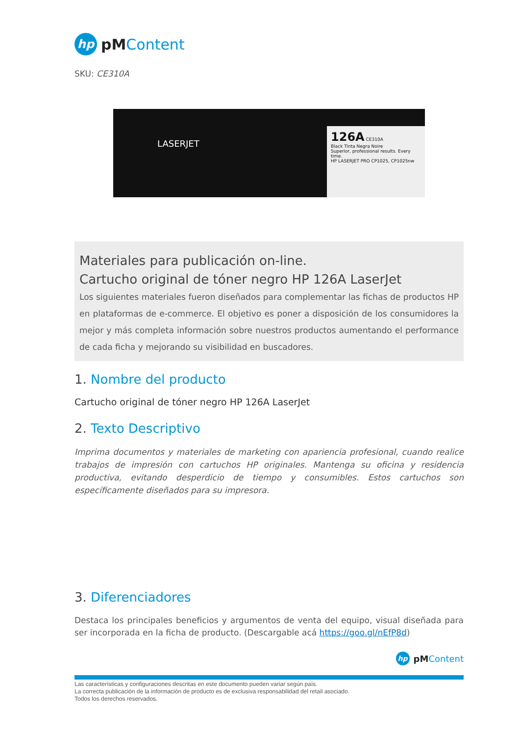hp
pMContent
SKU: CE310A
LASERJET
126A CE310A
Black Tinta Negra Noire
Superior, professional results. Every time.
HP LASERJET PRO CP1025, CP1025nw
Materiales para publicación on-line.
Cartucho original de tóner negro HP 126A LaserJet
Los siguientes materiales fueron diseñados para complementar las fichas de productos HP en plataformas de e-commerce. El objetivo es poner a disposición de los consumidores la mejor y más completa información sobre nuestros productos aumentando el performance de cada ficha y mejorando su visibilidad en buscadores.
1. Nombre del producto
Cartucho original de tóner negro HP 126A LaserJet
2. Texto Descriptivo
Imprima documentos y materiales de marketing con apariencia profesional, cuando realice trabajos de impresión con cartuchos HP originales. Mantenga su oficina y residencia productiva, evitando desperdicio de tiempo y consumibles. Estos cartuchos son específicamente diseñados para su impresora.
3. Diferenciadores
Destaca los principales beneficios y argumentos de venta del equipo, visual diseñada para ser incorporada en la ficha de producto. (Descargable acá https://goo.gl/nEfP8d)
hp
pMContent
Las características y configuraciones descritas en este documento pueden variar según país.
La correcta publicación de la información de producto es de exclusiva responsabilidad del retail asociado.
Todos los derechos reservados.